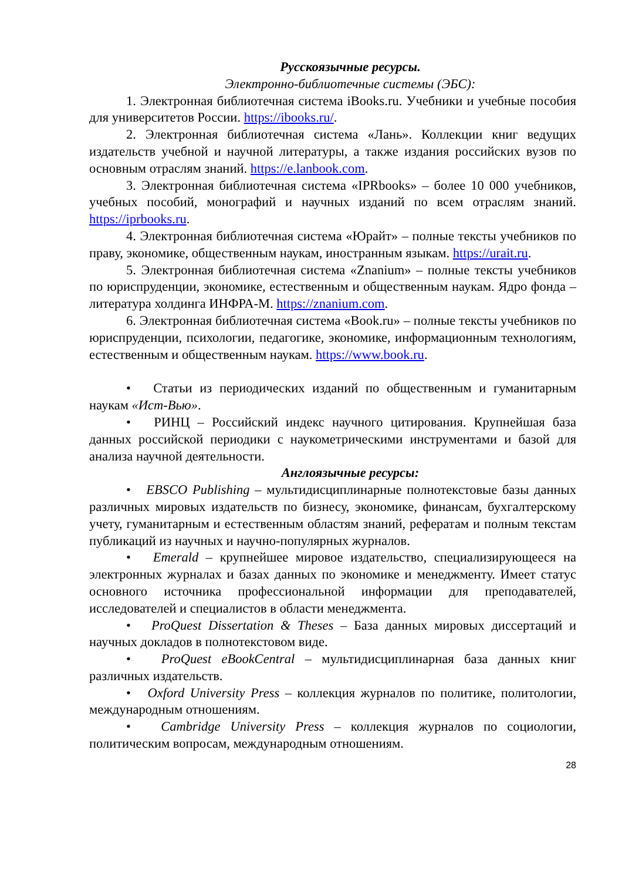Русскоязычные ресурсы.
Электронно-библиотечные системы (ЭБС):
1. Электронная библиотечная система iBooks.ru. Учебники и учебные пособия для университетов России. https://ibooks.ru/.
2. Электронная библиотечная система «Лань». Коллекции книг ведущих издательств учебной и научной литературы, а также издания российских вузов по основным отраслям знаний. https://e.lanbook.com.
3. Электронная библиотечная система «IPRbooks» – более 10 000 учебников, учебных пособий, монографий и научных изданий по всем отраслям знаний. https://iprbooks.ru.
4. Электронная библиотечная система «Юрайт» – полные тексты учебников по праву, экономике, общественным наукам, иностранным языкам. https://urait.ru.
5. Электронная библиотечная система «Znanium» – полные тексты учебников по юриспруденции, экономике, естественным и общественным наукам. Ядро фонда – литература холдинга ИНФРА-М. https://znanium.com.
6. Электронная библиотечная система «Book.ru» – полные тексты учебников по юриспруденции, психологии, педагогике, экономике, информационным технологиям, естественным и общественным наукам. https://www.book.ru.
• Статьи из периодических изданий по общественным и гуманитарным наукам «Ист-Вью».
• РИНЦ – Российский индекс научного цитирования. Крупнейшая база данных российской периодики с наукометрическими инструментами и базой для анализа научной деятельности.
Англоязычные ресурсы:
• EBSCO Publishing – мультидисциплинарные полнотекстовые базы данных различных мировых издательств по бизнесу, экономике, финансам, бухгалтерскому учету, гуманитарным и естественным областям знаний, рефератам и полным текстам публикаций из научных и научно-популярных журналов.
• Emerald – крупнейшее мировое издательство, специализирующееся на электронных журналах и базах данных по экономике и менеджменту. Имеет статус основного источника профессиональной информации для преподавателей, исследователей и специалистов в области менеджмента.
• ProQuest Dissertation & Theses – База данных мировых диссертаций и научных докладов в полнотекстовом виде.
• ProQuest eBookCentral – мультидисциплинарная база данных книг различных издательств.
• Oxford University Press – коллекция журналов по политике, политологии, международным отношениям.
• Cambridge University Press – коллекция журналов по социологии, политическим вопросам, международным отношениям.
28